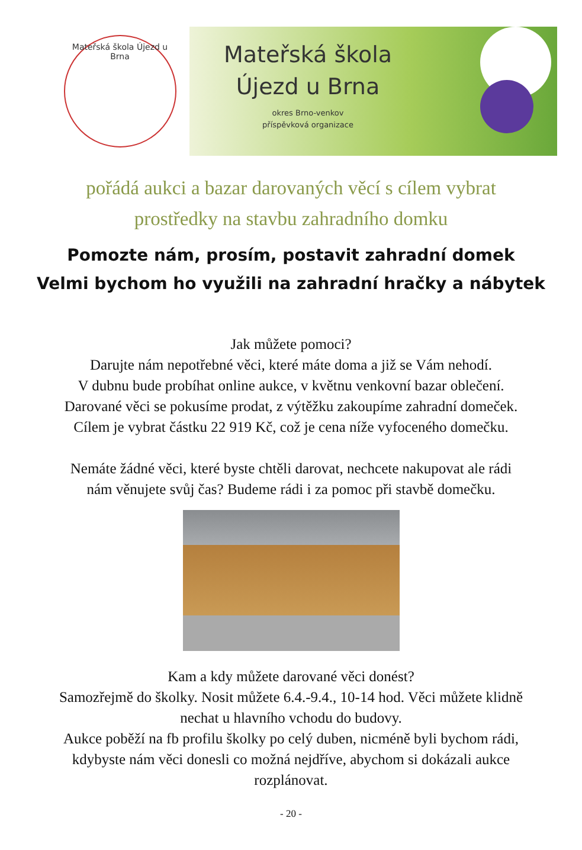Mateřská škola Újezd u Brna
Mateřská škola
Újezd u Brna
okres Brno-venkov
příspěvková organizace
pořádá aukci a bazar darovaných věcí s cílem vybrat
prostředky na stavbu zahradního domku
Pomozte nám, prosím, postavit zahradní domek
Velmi bychom ho využili na zahradní hračky a nábytek
Jak můžete pomoci?
Darujte nám nepotřebné věci, které máte doma a již se Vám nehodí.
V dubnu bude probíhat online aukce, v květnu venkovní bazar oblečení.
Darované věci se pokusíme prodat, z výtěžku zakoupíme zahradní domeček.
Cílem je vybrat částku 22 919 Kč, což je cena níže vyfoceného domečku.
Nemáte žádné věci, které byste chtěli darovat, nechcete nakupovat ale rádi
nám věnujete svůj čas? Budeme rádi i za pomoc při stavbě domečku.
Kam a kdy můžete darované věci donést?
Samozřejmě do školky. Nosit můžete 6.4.-9.4., 10-14 hod. Věci můžete klidně
nechat u hlavního vchodu do budovy.
Aukce poběží na fb profilu školky po celý duben, nicméně byli bychom rádi,
kdybyste nám věci donesli co možná nejdříve, abychom si dokázali aukce
rozplánovat.
- 20 -